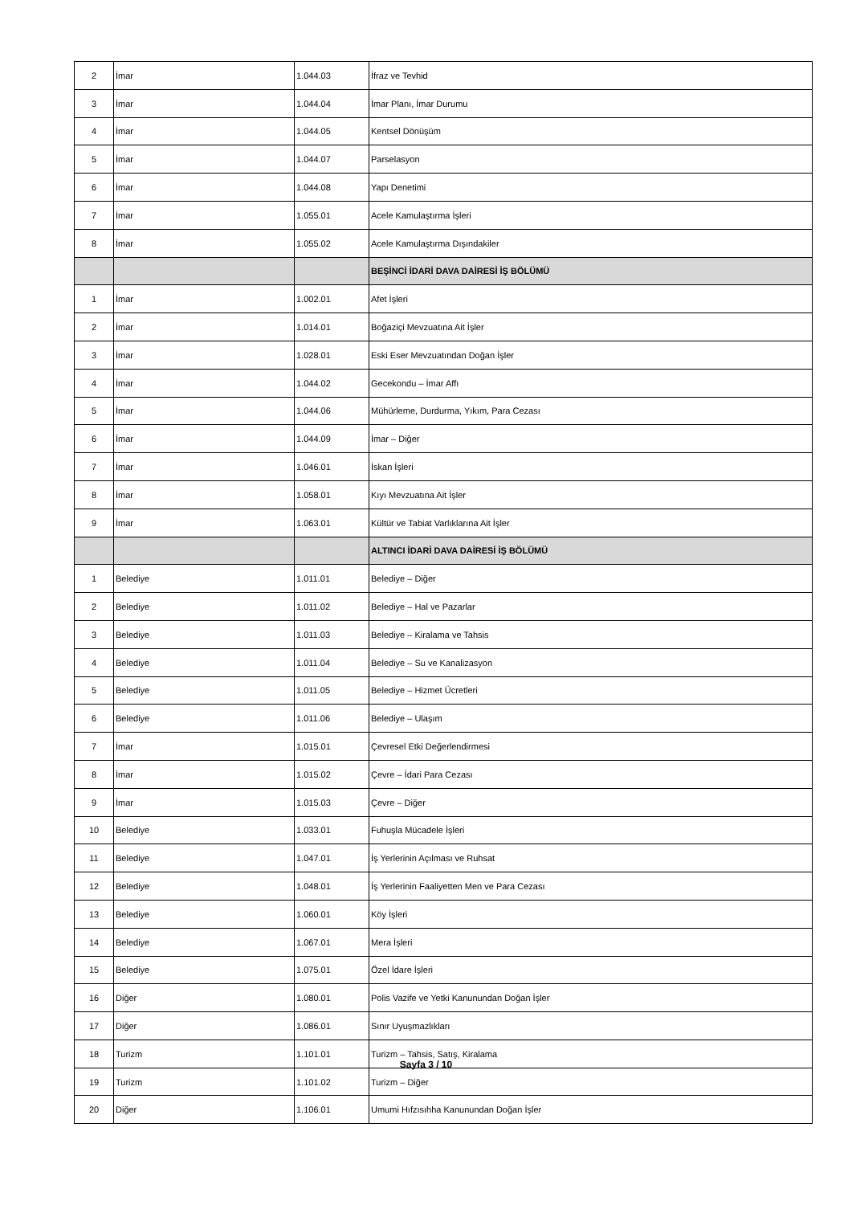| 2 | İmar | 1.044.03 | İfraz ve Tevhid |
| 3 | İmar | 1.044.04 | İmar Planı, İmar Durumu |
| 4 | İmar | 1.044.05 | Kentsel Dönüşüm |
| 5 | İmar | 1.044.07 | Parselasyon |
| 6 | İmar | 1.044.08 | Yapı Denetimi |
| 7 | İmar | 1.055.01 | Acele Kamulaştırma İşleri |
| 8 | İmar | 1.055.02 | Acele Kamulaştırma Dışındakiler |
| | | | BEŞİNCİ İDARİ DAVA DAİRESİ İŞ BÖLÜMÜ |
| 1 | İmar | 1.002.01 | Afet İşleri |
| 2 | İmar | 1.014.01 | Boğaziçi Mevzuatına Ait İşler |
| 3 | İmar | 1.028.01 | Eski Eser Mevzuatından Doğan İşler |
| 4 | İmar | 1.044.02 | Gecekondu – İmar Affı |
| 5 | İmar | 1.044.06 | Mühürleme, Durdurma, Yıkım, Para Cezası |
| 6 | İmar | 1.044.09 | İmar – Diğer |
| 7 | İmar | 1.046.01 | İskan İşleri |
| 8 | İmar | 1.058.01 | Kıyı Mevzuatına Ait İşler |
| 9 | İmar | 1.063.01 | Kültür ve Tabiat Varlıklarına Ait İşler |
| | | | ALTINCI İDARİ DAVA DAİRESİ İŞ BÖLÜMÜ |
| 1 | Belediye | 1.011.01 | Belediye – Diğer |
| 2 | Belediye | 1.011.02 | Belediye – Hal ve Pazarlar |
| 3 | Belediye | 1.011.03 | Belediye – Kiralama ve Tahsis |
| 4 | Belediye | 1.011.04 | Belediye – Su ve Kanalizasyon |
| 5 | Belediye | 1.011.05 | Belediye – Hizmet Ücretleri |
| 6 | Belediye | 1.011.06 | Belediye – Ulaşım |
| 7 | İmar | 1.015.01 | Çevresel Etki Değerlendirmesi |
| 8 | İmar | 1.015.02 | Çevre – İdari Para Cezası |
| 9 | İmar | 1.015.03 | Çevre – Diğer |
| 10 | Belediye | 1.033.01 | Fuhuşla Mücadele İşleri |
| 11 | Belediye | 1.047.01 | İş Yerlerinin Açılması ve Ruhsat |
| 12 | Belediye | 1.048.01 | İş Yerlerinin Faaliyetten Men ve Para Cezası |
| 13 | Belediye | 1.060.01 | Köy İşleri |
| 14 | Belediye | 1.067.01 | Mera İşleri |
| 15 | Belediye | 1.075.01 | Özel İdare İşleri |
| 16 | Diğer | 1.080.01 | Polis Vazife ve Yetki Kanunundan Doğan İşler |
| 17 | Diğer | 1.086.01 | Sınır Uyuşmazlıkları |
| 18 | Turizm | 1.101.01 | Turizm – Tahsis, Satış, Kiralama |
| 19 | Turizm | 1.101.02 | Turizm – Diğer |
| 20 | Diğer | 1.106.01 | Umumi Hıfzısıhha Kanunundan Doğan İşler |
Sayfa 3 / 10